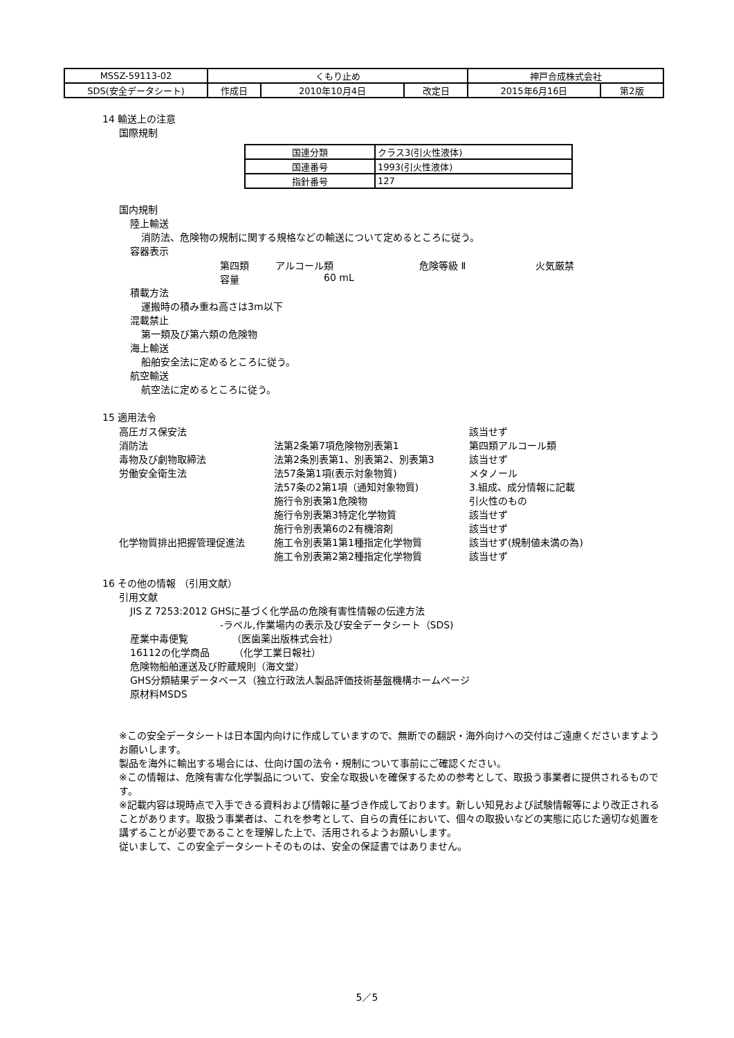| MSSZ-59113-02 | くもり止め | | | 神戸合成株式会社 | |
| SDS(安全データシート) | 作成日 | 2010年10月4日 | 改定日 | 2015年6月16日 | 第2版 |
14 輸送上の注意
国際規制
| 国連分類 | クラス3(引火性液体) |
| 国連番号 | 1993(引火性液体) |
| 指針番号 | 127 |
国内規制
陸上輸送
消防法、危険物の規制に関する規格などの輸送について定めるところに従う。
容器表示
| 第四類 | アルコール類 | 危険等級 Ⅱ | 火気厳禁 |
| 容量 | 60 mL | | |
積載方法
運搬時の積み重ね高さは3m以下
混載禁止
第一類及び第六類の危険物
海上輸送
船舶安全法に定めるところに従う。
航空輸送
航空法に定めるところに従う。
15 適用法令
| 高圧ガス保安法 | | 該当せず |
| 消防法 | 法第2条第7項危険物別表第1 | 第四類アルコール類 |
| 毒物及び劇物取締法 | 法第2条別表第1、別表第2、別表第3 | 該当せず |
| 労働安全衛生法 | 法57条第1項(表示対象物質) | メタノール |
| | 法57条の2第1項（通知対象物質) | 3.組成、成分情報に記載 |
| | 施行令別表第1危険物 | 引火性のもの |
| | 施行令別表第3特定化学物質 | 該当せず |
| | 施行令別表第6の2有機溶剤 | 該当せず |
| 化学物質排出把握管理促進法 | 施工令別表第1第1種指定化学物質 | 該当せず(規制値未満の為) |
| | 施工令別表第2第2種指定化学物質 | 該当せず |
16 その他の情報 （引用文献）
引用文献
JIS Z 7253:2012 GHSに基づく化学品の危険有害性情報の伝達方法
-ラベル,作業場内の表示及び安全データシート（SDS)
産業中毒便覧　　　　　（医歯薬出版株式会社）
16112の化学商品　　　（化学工業日報社）
危険物船舶運送及び貯蔵規則（海文堂）
GHS分類結果データベース（独立行政法人製品評価技術基盤機構ホームページ
原材料MSDS
※この安全データシートは日本国内向けに作成していますので、無断での翻訳・海外向けへの交付はご遠慮くださいますようお願いします。
製品を海外に輸出する場合には、仕向け国の法令・規制について事前にご確認ください。
※この情報は、危険有害な化学製品について、安全な取扱いを確保するための参考として、取扱う事業者に提供されるものです。
※記載内容は現時点で入手できる資料および情報に基づき作成しております。新しい知見および試験情報等により改正されることがあります。取扱う事業者は、これを参考として、自らの責任において、個々の取扱いなどの実態に応じた適切な処置を講ずることが必要であることを理解した上で、活用されるようお願いします。
従いまして、この安全データシートそのものは、安全の保証書ではありません。
5／5